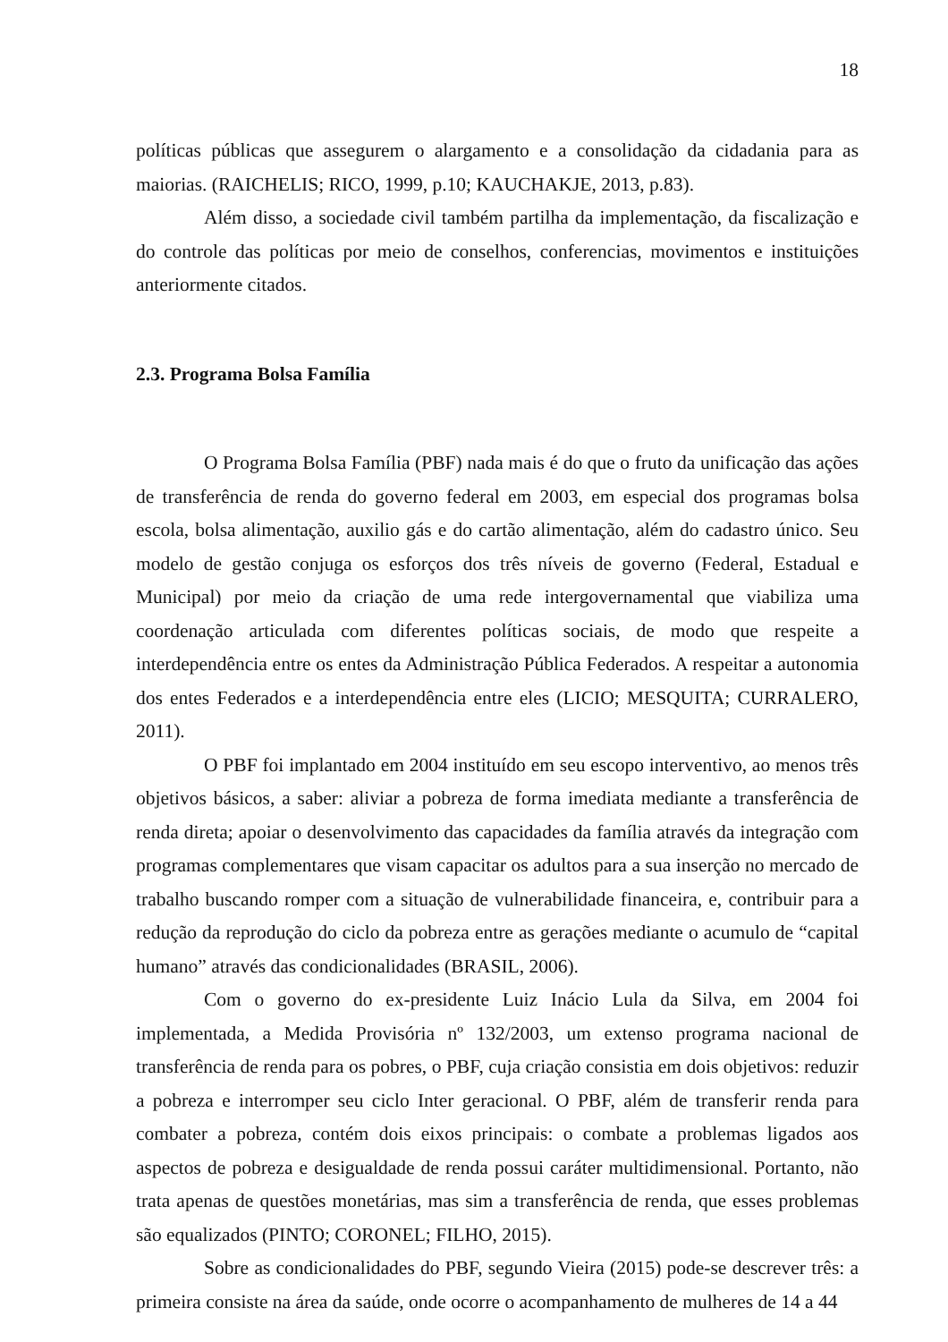18
políticas públicas que assegurem o alargamento e a consolidação da cidadania para as maiorias. (RAICHELIS; RICO, 1999, p.10; KAUCHAKJE, 2013, p.83).
Além disso, a sociedade civil também partilha da implementação, da fiscalização e do controle das políticas por meio de conselhos, conferencias, movimentos e instituições anteriormente citados.
2.3. Programa Bolsa Família
O Programa Bolsa Família (PBF) nada mais é do que o fruto da unificação das ações de transferência de renda do governo federal em 2003, em especial dos programas bolsa escola, bolsa alimentação, auxilio gás e do cartão alimentação, além do cadastro único. Seu modelo de gestão conjuga os esforços dos três níveis de governo (Federal, Estadual e Municipal) por meio da criação de uma rede intergovernamental que viabiliza uma coordenação articulada com diferentes políticas sociais, de modo que respeite a interdependência entre os entes da Administração Pública Federados. A respeitar a autonomia dos entes Federados e a interdependência entre eles (LICIO; MESQUITA; CURRALERO, 2011).
O PBF foi implantado em 2004 instituído em seu escopo interventivo, ao menos três objetivos básicos, a saber: aliviar a pobreza de forma imediata mediante a transferência de renda direta; apoiar o desenvolvimento das capacidades da família através da integração com programas complementares que visam capacitar os adultos para a sua inserção no mercado de trabalho buscando romper com a situação de vulnerabilidade financeira, e, contribuir para a redução da reprodução do ciclo da pobreza entre as gerações mediante o acumulo de “capital humano” através das condicionalidades (BRASIL, 2006).
Com o governo do ex-presidente Luiz Inácio Lula da Silva, em 2004 foi implementada, a Medida Provisória nº 132/2003, um extenso programa nacional de transferência de renda para os pobres, o PBF, cuja criação consistia em dois objetivos: reduzir a pobreza e interromper seu ciclo Inter geracional. O PBF, além de transferir renda para combater a pobreza, contém dois eixos principais: o combate a problemas ligados aos aspectos de pobreza e desigualdade de renda possui caráter multidimensional. Portanto, não trata apenas de questões monetárias, mas sim a transferência de renda, que esses problemas são equalizados (PINTO; CORONEL; FILHO, 2015).
Sobre as condicionalidades do PBF, segundo Vieira (2015) pode-se descrever três: a primeira consiste na área da saúde, onde ocorre o acompanhamento de mulheres de 14 a 44